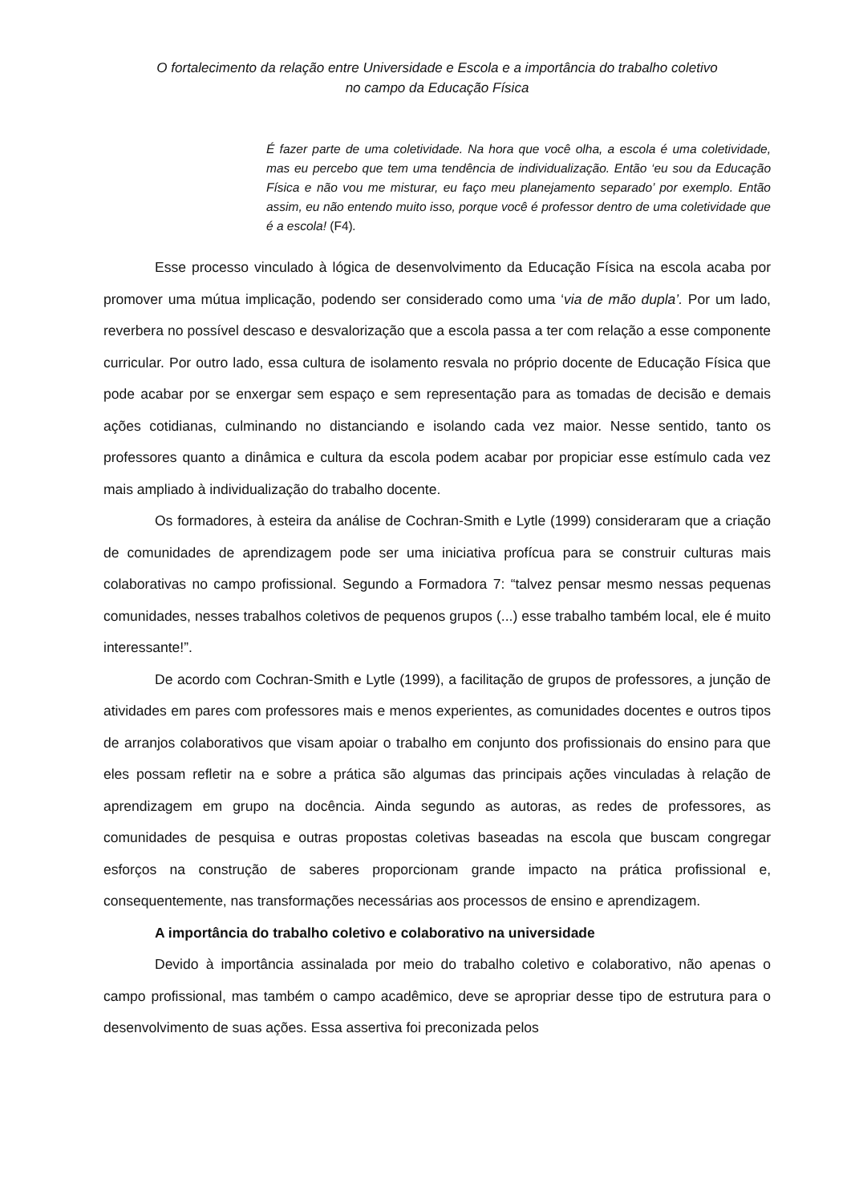O fortalecimento da relação entre Universidade e Escola e a importância do trabalho coletivo
no campo da Educação Física
É fazer parte de uma coletividade. Na hora que você olha, a escola é uma coletividade, mas eu percebo que tem uma tendência de individualização. Então ‘eu sou da Educação Física e não vou me misturar, eu faço meu planejamento separado’ por exemplo. Então assim, eu não entendo muito isso, porque você é professor dentro de uma coletividade que é a escola! (F4).
Esse processo vinculado à lógica de desenvolvimento da Educação Física na escola acaba por promover uma mútua implicação, podendo ser considerado como uma ‘via de mão dupla’. Por um lado, reverbera no possível descaso e desvalorização que a escola passa a ter com relação a esse componente curricular. Por outro lado, essa cultura de isolamento resvala no próprio docente de Educação Física que pode acabar por se enxergar sem espaço e sem representação para as tomadas de decisão e demais ações cotidianas, culminando no distanciando e isolando cada vez maior. Nesse sentido, tanto os professores quanto a dinâmica e cultura da escola podem acabar por propiciar esse estímulo cada vez mais ampliado à individualização do trabalho docente.
Os formadores, à esteira da análise de Cochran-Smith e Lytle (1999) consideraram que a criação de comunidades de aprendizagem pode ser uma iniciativa profícua para se construir culturas mais colaborativas no campo profissional. Segundo a Formadora 7: “talvez pensar mesmo nessas pequenas comunidades, nesses trabalhos coletivos de pequenos grupos (...) esse trabalho também local, ele é muito interessante!”.
De acordo com Cochran-Smith e Lytle (1999), a facilitação de grupos de professores, a junção de atividades em pares com professores mais e menos experientes, as comunidades docentes e outros tipos de arranjos colaborativos que visam apoiar o trabalho em conjunto dos profissionais do ensino para que eles possam refletir na e sobre a prática são algumas das principais ações vinculadas à relação de aprendizagem em grupo na docência. Ainda segundo as autoras, as redes de professores, as comunidades de pesquisa e outras propostas coletivas baseadas na escola que buscam congregar esforços na construção de saberes proporcionam grande impacto na prática profissional e, consequentemente, nas transformações necessárias aos processos de ensino e aprendizagem.
A importância do trabalho coletivo e colaborativo na universidade
Devido à importância assinalada por meio do trabalho coletivo e colaborativo, não apenas o campo profissional, mas também o campo acadêmico, deve se apropriar desse tipo de estrutura para o desenvolvimento de suas ações. Essa assertiva foi preconizada pelos